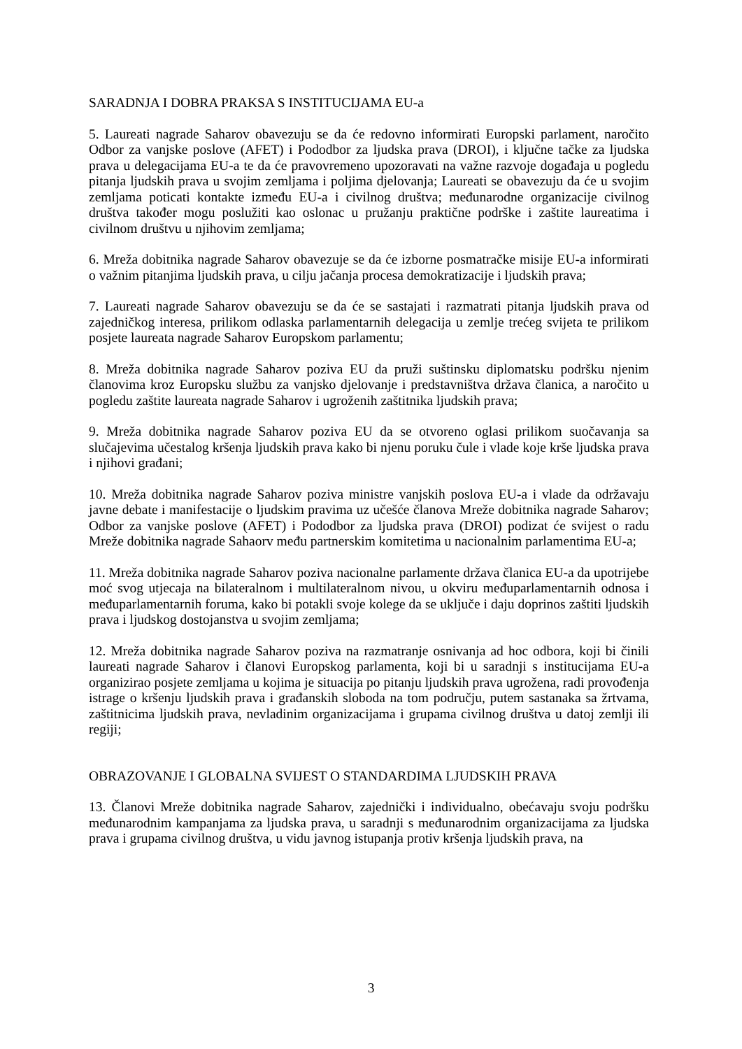SARADNJA I DOBRA PRAKSA S INSTITUCIJAMA EU-a
5. Laureati nagrade Saharov obavezuju se da će redovno informirati Europski parlament, naročito Odbor za vanjske poslove (AFET) i Pododbor za ljudska prava (DROI), i ključne tačke za ljudska prava u delegacijama EU-a te da će pravovremeno upozoravati na važne razvoje događaja u pogledu pitanja ljudskih prava u svojim zemljama i poljima djelovanja; Laureati se obavezuju da će u svojim zemljama poticati kontakte između EU-a i civilnog društva; međunarodne organizacije civilnog društva također mogu poslužiti kao oslonac u pružanju praktične podrške i zaštite laureatima i civilnom društvu u njihovim zemljama;
6. Mreža dobitnika nagrade Saharov obavezuje se da će izborne posmatračke misije EU-a informirati o važnim pitanjima ljudskih prava, u cilju jačanja procesa demokratizacije i ljudskih prava;
7. Laureati nagrade Saharov obavezuju se da će se sastajati i razmatrati pitanja ljudskih prava od zajedničkog interesa, prilikom odlaska parlamentarnih delegacija u zemlje trećeg svijeta te prilikom posjete laureata nagrade Saharov Europskom parlamentu;
8. Mreža dobitnika nagrade Saharov poziva EU da pruži suštinsku diplomatsku podršku njenim članovima kroz Europsku službu za vanjsko djelovanje i predstavništva država članica, a naročito u pogledu zaštite laureata nagrade Saharov i ugroženih zaštitnika ljudskih prava;
9. Mreža dobitnika nagrade Saharov poziva EU da se otvoreno oglasi prilikom suočavanja sa slučajevima učestalog kršenja ljudskih prava kako bi njenu poruku čule i vlade koje krše ljudska prava i njihovi građani;
10. Mreža dobitnika nagrade Saharov poziva ministre vanjskih poslova EU-a i vlade da održavaju javne debate i manifestacije o ljudskim pravima uz učešće članova Mreže dobitnika nagrade Saharov; Odbor za vanjske poslove (AFET) i Pododbor za ljudska prava (DROI) podizat će svijest o radu Mreže dobitnika nagrade Sahaorv među partnerskim komitetima u nacionalnim parlamentima EU-a;
11. Mreža dobitnika nagrade Saharov poziva nacionalne parlamente država članica EU-a da upotrijebe moć svog utjecaja na bilateralnom i multilateralnom nivou, u okviru međuparlamentarnih odnosa i međuparlamentarnih foruma, kako bi potakli svoje kolege da se uključe i daju doprinos zaštiti ljudskih prava i ljudskog dostojanstva u svojim zemljama;
12. Mreža dobitnika nagrade Saharov poziva na razmatranje osnivanja ad hoc odbora, koji bi činili laureati nagrade Saharov i članovi Europskog parlamenta, koji bi u saradnji s institucijama EU-a organizirao posjete zemljama u kojima je situacija po pitanju ljudskih prava ugrožena, radi provođenja istrage o kršenju ljudskih prava i građanskih sloboda na tom području, putem sastanaka sa žrtvama, zaštitnicima ljudskih prava, nevladinim organizacijama i grupama civilnog društva u datoj zemlji ili regiji;
OBRAZOVANJE I GLOBALNA SVIJEST O STANDARDIMA LJUDSKIH PRAVA
13. Članovi Mreže dobitnika nagrade Saharov, zajednički i individualno, obećavaju svoju podršku međunarodnim kampanjama za ljudska prava, u saradnji s međunarodnim organizacijama za ljudska prava i grupama civilnog društva, u vidu javnog istupanja protiv kršenja ljudskih prava, na
3